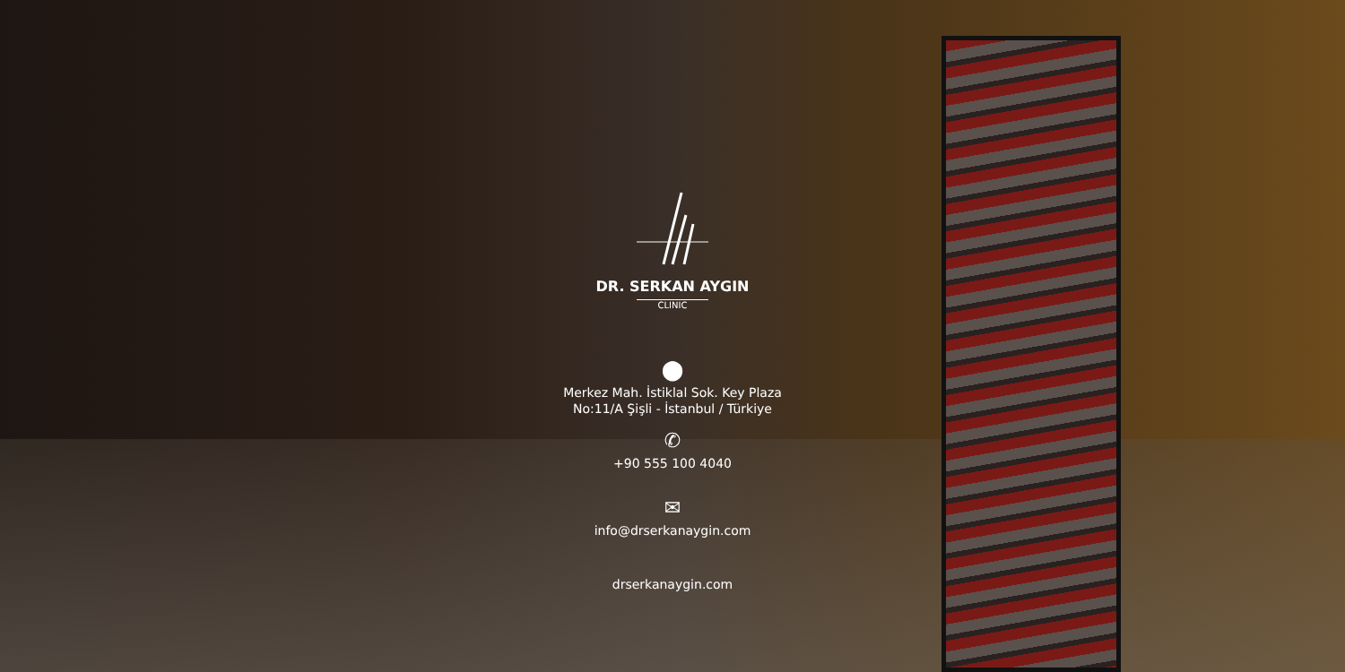DR. SERKAN AYGIN
CLINIC
⬤
Merkez Mah. İstiklal Sok. Key Plaza
No:11/A Şişli - İstanbul / Türkiye
✆
+90 555 100 4040
✉
info@drserkanaygin.com
drserkanaygin.com